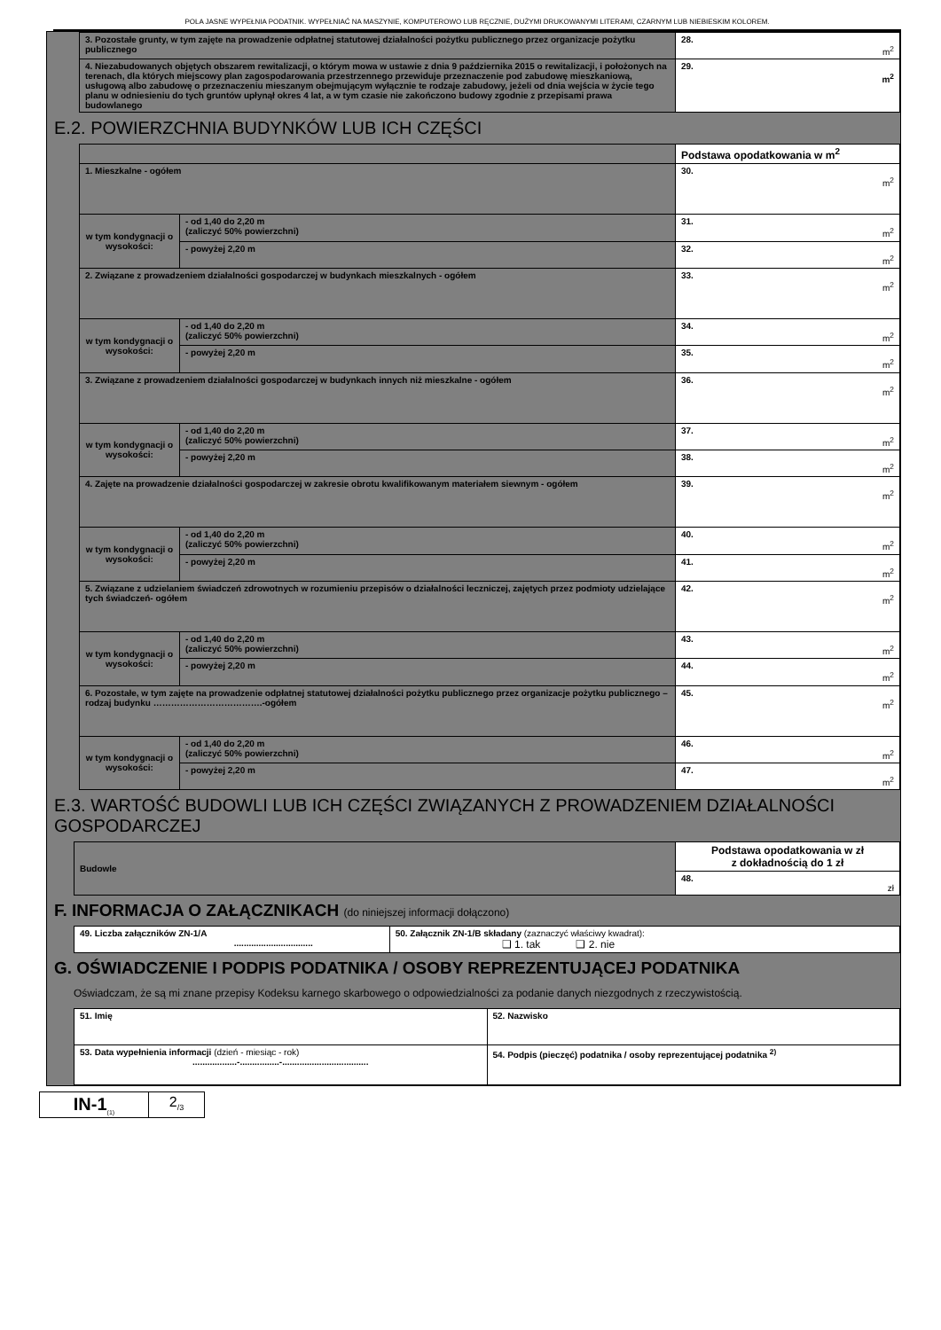POLA JASNE WYPEŁNIA PODATNIK. WYPEŁNIAĆ NA MASZYNIE, KOMPUTEROWO LUB RĘCZNIE, DUŻYMI DRUKOWANYMI LITERAMI, CZARNYM LUB NIEBIESKIM KOLOREM.
| 3. Pozostałe grunty, w tym zajęte na prowadzenie odpłatnej statutowej działalności pożytku publicznego przez organizacje pożytku publicznego | 28. m<sup>2</sup> |
| 4. Niezabudowanych objętych obszarem rewitalizacji, o którym mowa w ustawie z dnia 9 października 2015 o rewitalizacji, i położonych na terenach, dla których miejscowy plan zagospodarowania przestrzennego przewiduje przeznaczenie pod zabudowę mieszkaniową, usługową albo zabudowę o przeznaczeniu mieszanym obejmującym wyłącznie te rodzaje zabudowy, jeżeli od dnia wejścia w życie tego planu w odniesieniu do tych gruntów upłynął okres 4 lat, a w tym czasie nie zakończono budowy zgodnie z przepisami prawa budowlanego | 29. m<sup>2</sup> |
E.2. POWIERZCHNIA BUDYNKÓW LUB ICH CZĘŚCI
| | | Podstawa opodatkowania w m<sup>2</sup> |
| 1. Mieszkalne - ogółem | | 30. m<sup>2</sup> |
| w tym kondygnacji o wysokości: | - od 1,40 do 2,20 m (zaliczyć 50% powierzchni) | 31. m<sup>2</sup> |
| | - powyżej 2,20 m | 32. m<sup>2</sup> |
| 2. Związane z prowadzeniem działalności gospodarczej w budynkach mieszkalnych - ogółem | | 33. m<sup>2</sup> |
| w tym kondygnacji o wysokości: | - od 1,40 do 2,20 m (zaliczyć 50% powierzchni) | 34. m<sup>2</sup> |
| | - powyżej 2,20 m | 35. m<sup>2</sup> |
| 3. Związane z prowadzeniem działalności gospodarczej w budynkach innych niż mieszkalne - ogółem | | 36. m<sup>2</sup> |
| w tym kondygnacji o wysokości: | - od 1,40 do 2,20 m (zaliczyć 50% powierzchni) | 37. m<sup>2</sup> |
| | - powyżej 2,20 m | 38. m<sup>2</sup> |
| 4. Zajęte na prowadzenie działalności gospodarczej w zakresie obrotu kwalifikowanym materiałem siewnym - ogółem | | 39. m<sup>2</sup> |
| w tym kondygnacji o wysokości: | - od 1,40 do 2,20 m (zaliczyć 50% powierzchni) | 40. m<sup>2</sup> |
| | - powyżej 2,20 m | 41. m<sup>2</sup> |
| 5. Związane z udzielaniem świadczeń zdrowotnych w rozumieniu przepisów o działalności leczniczej, zajętych przez podmioty udzielające tych świadczeń- ogółem | | 42. m<sup>2</sup> |
| w tym kondygnacji o wysokości: | - od 1,40 do 2,20 m (zaliczyć 50% powierzchni) | 43. m<sup>2</sup> |
| | - powyżej 2,20 m | 44. m<sup>2</sup> |
| 6. Pozostałe, w tym zajęte na prowadzenie odpłatnej statutowej działalności pożytku publicznego przez organizacje pożytku publicznego – rodzaj budynku ……………………………….-ogółem | | 45. m<sup>2</sup> |
| w tym kondygnacji o wysokości: | - od 1,40 do 2,20 m (zaliczyć 50% powierzchni) | 46. m<sup>2</sup> |
| | - powyżej 2,20 m | 47. m<sup>2</sup> |
E.3. WARTOŚĆ BUDOWLI LUB ICH CZĘŚCI ZWIĄZANYCH Z PROWADZENIEM DZIAŁALNOŚCI GOSPODARCZEJ
| Budowle | Podstawa opodatkowania w zł z dokładnością do 1 zł |
| | 48. zł |
F. INFORMACJA O ZAŁĄCZNIKACH (do niniejszej informacji dołączono)
| 49. Liczba załączników ZN-1/A ................................ | 50. Załącznik ZN-1/B składany (zaznaczyć właściwy kwadrat): ❑ 1. tak ❑ 2. nie |
G. OŚWIADCZENIE I PODPIS PODATNIKA / OSOBY REPREZENTUJĄCEJ PODATNIKA
Oświadczam, że są mi znane przepisy Kodeksu karnego skarbowego o odpowiedzialności za podanie danych niezgodnych z rzeczywistością.
| 51. Imię | 52. Nazwisko |
| 53. Data wypełnienia informacji (dzień - miesiąc - rok) ..................-................-................................... | 54. Podpis (pieczęć) podatnika / osoby reprezentującej podatnika <sup>2)</sup> |
| IN-1<sub>(1)</sub> | 2<sub>/3</sub> |